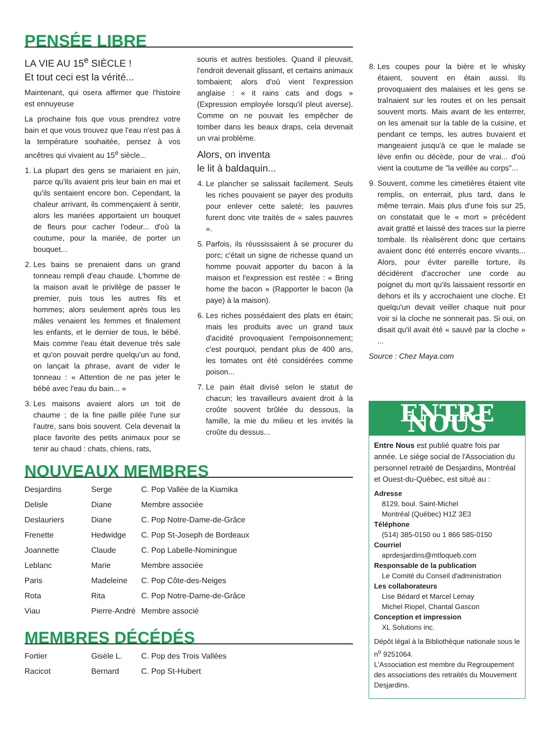PENSÉE LIBRE
LA VIE AU 15<sup>e</sup> SIÈCLE !
Et tout ceci est la vérité...
Maintenant, qui osera affirmer que l'histoire est ennuyeuse
La prochaine fois que vous prendrez votre bain et que vous trouvez que l'eau n'est pas à la température souhaitée, pensez à vos ancêtres qui vivaient au 15<sup>e</sup> siècle...
1. La plupart des gens se mariaient en juin, parce qu'ils avaient pris leur bain en mai et qu'ils sentaient encore bon. Cependant, la chaleur arrivant, ils commençaient à sentir, alors les mariées apportaient un bouquet de fleurs pour cacher l'odeur... d'où la coutume, pour la mariée, de porter un bouquet...
2. Les bains se prenaient dans un grand tonneau rempli d'eau chaude. L'homme de la maison avait le privilège de passer le premier, puis tous les autres fils et hommes; alors seulement après tous les mâles venaient les femmes et finalement les enfants, et le dernier de tous, le bébé. Mais comme l'eau était devenue très sale et qu'on pouvait perdre quelqu'un au fond, on lançait la phrase, avant de vider le tonneau : « Attention de ne pas jeter le bébé avec l'eau du bain... »
3. Les maisons avaient alors un toit de chaume ; de la fine paille pilée l'une sur l'autre, sans bois souvent. Cela devenait la place favorite des petits animaux pour se tenir au chaud : chats, chiens, rats,
souris et autres bestioles. Quand il pleuvait, l'endroit devenait glissant, et certains animaux tombaient; alors d'où vient l'expression anglaise : « it rains cats and dogs » (Expression employée lorsqu'il pleut averse). Comme on ne pouvait les empêcher de tomber dans les beaux draps, cela devenait un vrai problème.
Alors, on inventa
le lit à baldaquin...
4. Le plancher se salissait facilement. Seuls les riches pouvaient se payer des produits pour enlever cette saleté; les pauvres furent donc vite traités de « sales pauvres ».
5. Parfois, ils réussissaient à se procurer du porc; c'était un signe de richesse quand un homme pouvait apporter du bacon à la maison et l'expression est restée : « Bring home the bacon » (Rapporter le bacon (la paye) à la maison).
6. Les riches possédaient des plats en étain; mais les produits avec un grand taux d'acidité provoquaient l'empoisonnement; c'est pourquoi, pendant plus de 400 ans, les tomates ont été considérées comme poison...
7. Le pain était divisé selon le statut de chacun; les travailleurs avaient droit à la croûte souvent brûlée du dessous, la famille, la mie du milieu et les invités la croûte du dessus...
8. Les coupes pour la bière et le whisky étaient, souvent en étain aussi. Ils provoquaient des malaises et les gens se traînaient sur les routes et on les pensait souvent morts. Mais avant de les enterrer, on les amenait sur la table de la cuisine, et pendant ce temps, les autres buvaient et mangeaient jusqu'à ce que le malade se lève enfin ou décède, pour de vrai... d'où vient la coutume de "la veillée au corps"...
9. Souvent, comme les cimetières étaient vite remplis, on enterrait, plus tard, dans le même terrain. Mais plus d'une fois sur 25, on constatait que le « mort » précédent avait gratté et laissé des traces sur la pierre tombale. Ils réalisèrent donc que certains avaient donc été enterrés encore vivants... Alors, pour éviter pareille torture, ils décidèrent d'accrocher une corde au poignet du mort qu'ils laissaient ressortir en dehors et ils y accrochaient une cloche. Et quelqu'un devait veiller chaque nuit pour voir si la cloche ne sonnerait pas. Si oui, on disait qu'il avait été « sauvé par la cloche » ...
Source : Chez Maya.com
NOUVEAUX MEMBRES
| Desjardins | Serge | C. Pop Vallée de la Kiamika |
| Delisle | Diane | Membre associée |
| Deslauriers | Diane | C. Pop Notre-Dame-de-Grâce |
| Frenette | Hedwidge | C. Pop St-Joseph de Bordeaux |
| Joannette | Claude | C. Pop Labelle-Nominingue |
| Leblanc | Marie | Membre associée |
| Paris | Madeleine | C. Pop Côte-des-Neiges |
| Rota | Rita | C. Pop Notre-Dame-de-Grâce |
| Viau | Pierre-André | Membre associé |
MEMBRES DÉCÉDÉS
| Fortier | Gisèle L. | C. Pop des Trois Vallées |
| Racicot | Bernard | C. Pop St-Hubert |
ENTRE NOUS
Entre Nous est publié quatre fois par année. Le siège social de l'Association du personnel retraité de Desjardins, Montréal et Ouest-du-Québec, est situé au :
Adresse
8129, boul. Saint-Michel
Montréal (Québec) H1Z 3E3
Téléphone
(514) 385-0150 ou 1 866 585-0150
Courriel
aprdesjardins@mtloqueb.com
Responsable de la publication
Le Comité du Conseil d'administration
Les collaborateurs
Lise Bédard et Marcel Lemay
Michel Riopel, Chantal Gascon
Conception et impression
XL Solutions inc.
Dépôt légal à la Bibliothèque nationale sous le n<sup>o</sup> 9251064.
L'Association est membre du Regroupement des associations des retraités du Mouvement Desjardins.